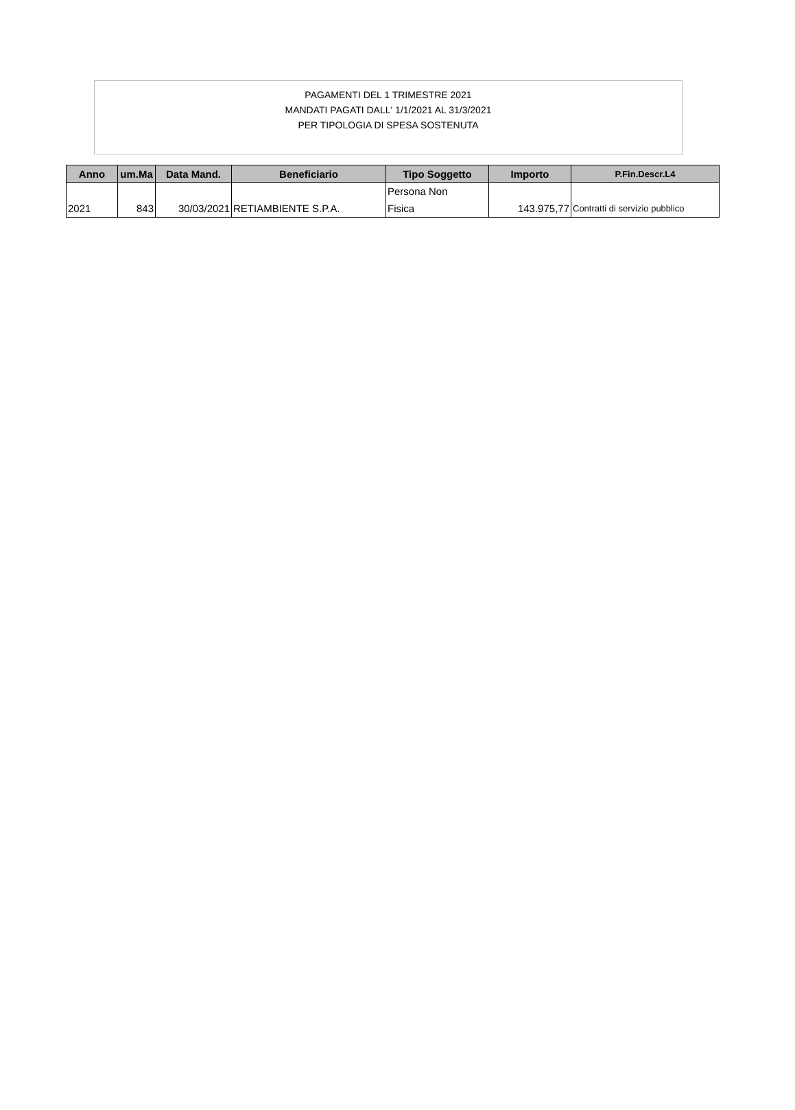PAGAMENTI DEL 1 TRIMESTRE 2021
MANDATI PAGATI DALL' 1/1/2021 AL 31/3/2021
PER TIPOLOGIA DI SPESA SOSTENUTA
| Anno | um.Ma | Data Mand. | Beneficiario | Tipo Soggetto | Importo | P.Fin.Descr.L4 |
| --- | --- | --- | --- | --- | --- | --- |
| 2021 | 843 | 30/03/2021 | RETIAMBIENTE S.P.A. | Persona Non Fisica | 143.975,77 | Contratti di servizio pubblico |